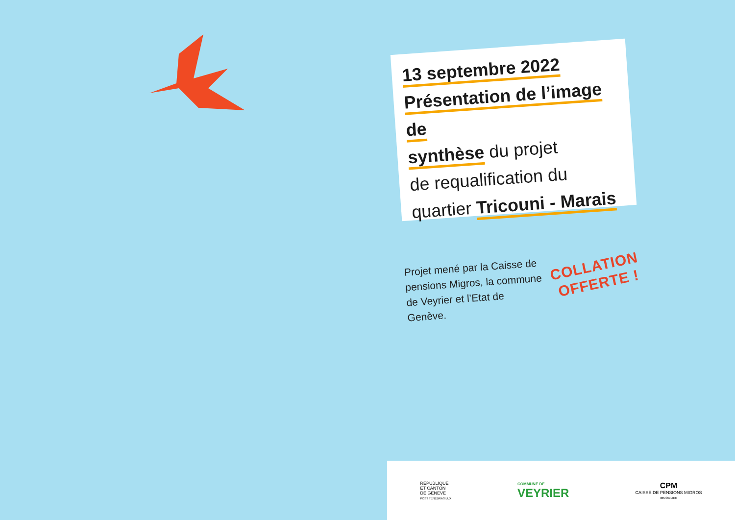13 septembre 2022
Présentation de l’image de
synthèse du projet
de requalification du
quartier Tricouni - Marais
Projet mené par la Caisse de pensions Migros, la commune de Veyrier et l’Etat de Genève.
COLLATION
OFFERTE !
REPUBLIQUE
ET CANTON
DE GENEVE
POST TENEBRAS LUX
COMMUNE DE
VEYRIER
CPM
CAISSE DE PENSIONS MIGROS
IMMOBILIER